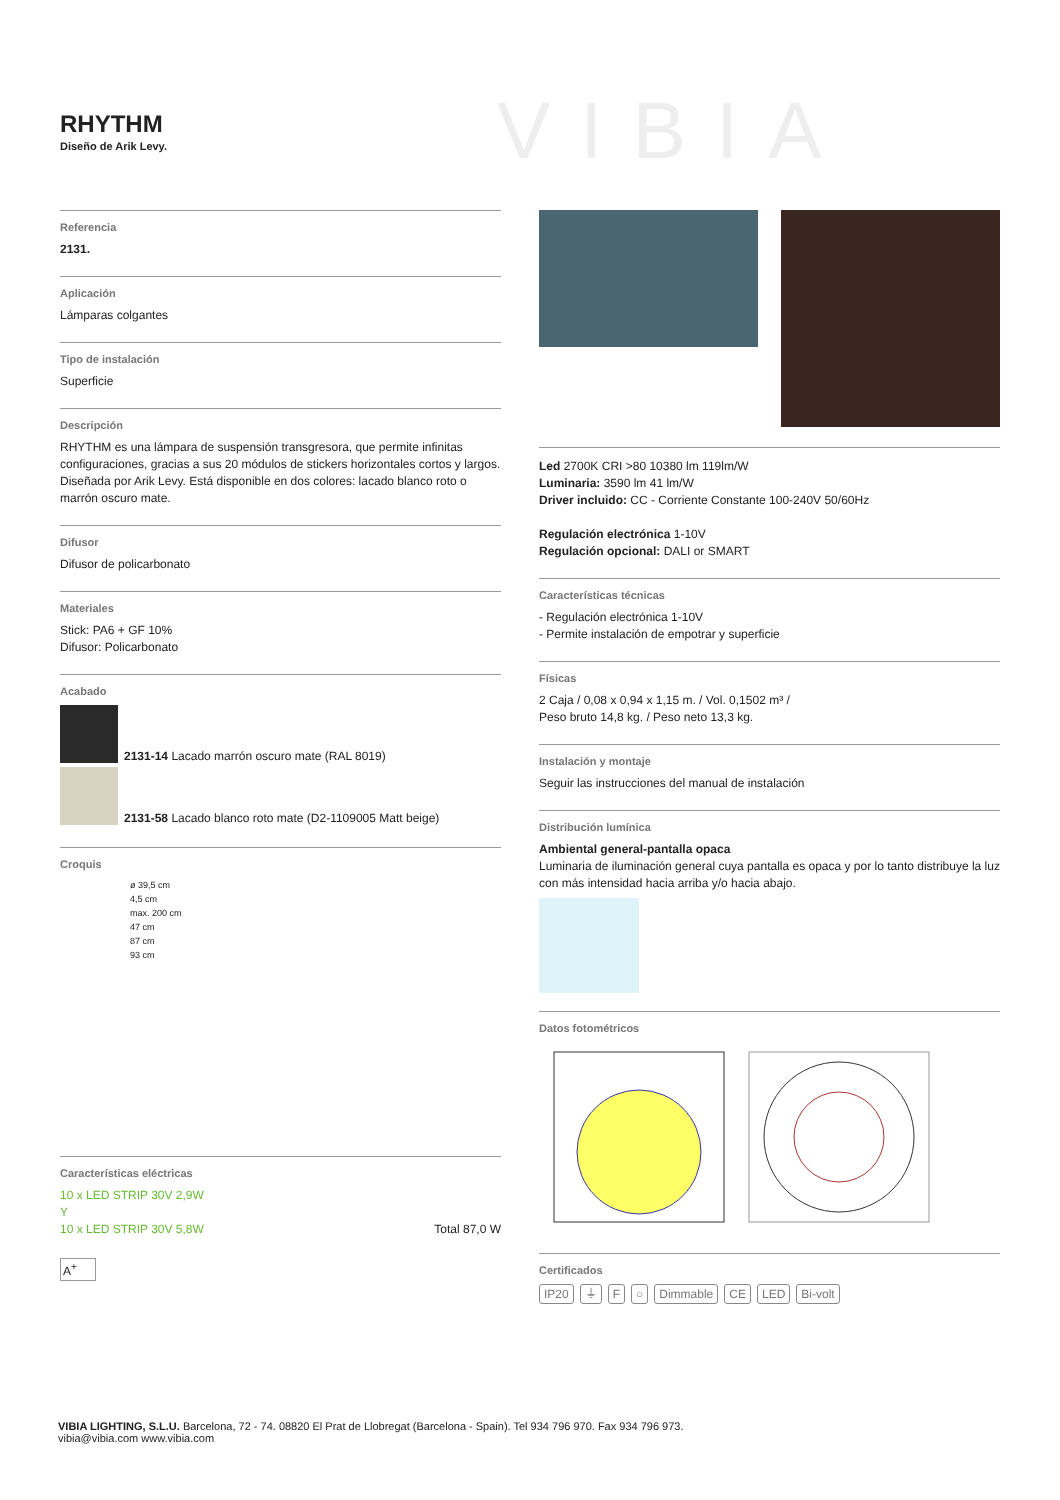RHYTHM
Diseño de Arik Levy.
VIBIA
Referencia
2131.
Aplicación
Lámparas colgantes
Tipo de instalación
Superficie
Descripción
RHYTHM es una lámpara de suspensión transgresora, que permite infinitas configuraciones, gracias a sus 20 módulos de stickers horizontales cortos y largos. Diseñada por Arik Levy. Está disponible en dos colores: lacado blanco roto o marrón oscuro mate.
Difusor
Difusor de policarbonato
Materiales
Stick: PA6 + GF 10%
Difusor: Policarbonato
Acabado
2131-14 Lacado marrón oscuro mate (RAL 8019)
2131-58 Lacado blanco roto mate (D2-1109005 Matt beige)
Croquis
ø 39,5 cm
4,5 cm
max. 200 cm
47 cm
87 cm
93 cm
Características eléctricas
10 x LED STRIP 30V 2,9W
Y
10 x LED STRIP 30V 5,8W Total 87,0 W
A<sup>+</sup>
Led 2700K CRI >80 10380 lm 119lm/W
Luminaria: 3590 lm 41 lm/W
Driver incluido: CC - Corriente Constante 100-240V 50/60Hz
Regulación electrónica 1-10V
Regulación opcional: DALI or SMART
Características técnicas
- Regulación electrónica 1-10V
- Permite instalación de empotrar y superficie
Físicas
2 Caja / 0,08 x 0,94 x 1,15 m. / Vol. 0,1502 m³ /
Peso bruto 14,8 kg. / Peso neto 13,3 kg.
Instalación y montaje
Seguir las instrucciones del manual de instalación
Distribución lumínica
Ambiental general-pantalla opaca
Luminaria de iluminación general cuya pantalla es opaca y por lo tanto distribuye la luz con más intensidad hacia arriba y/o hacia abajo.
Datos fotométricos
Certificados
IP20 ⏚ F ○ Dimmable CE LED Bi-volt
VIBIA LIGHTING, S.L.U. Barcelona, 72 - 74. 08820 El Prat de Llobregat (Barcelona - Spain). Tel 934 796 970. Fax 934 796 973.
vibia@vibia.com www.vibia.com